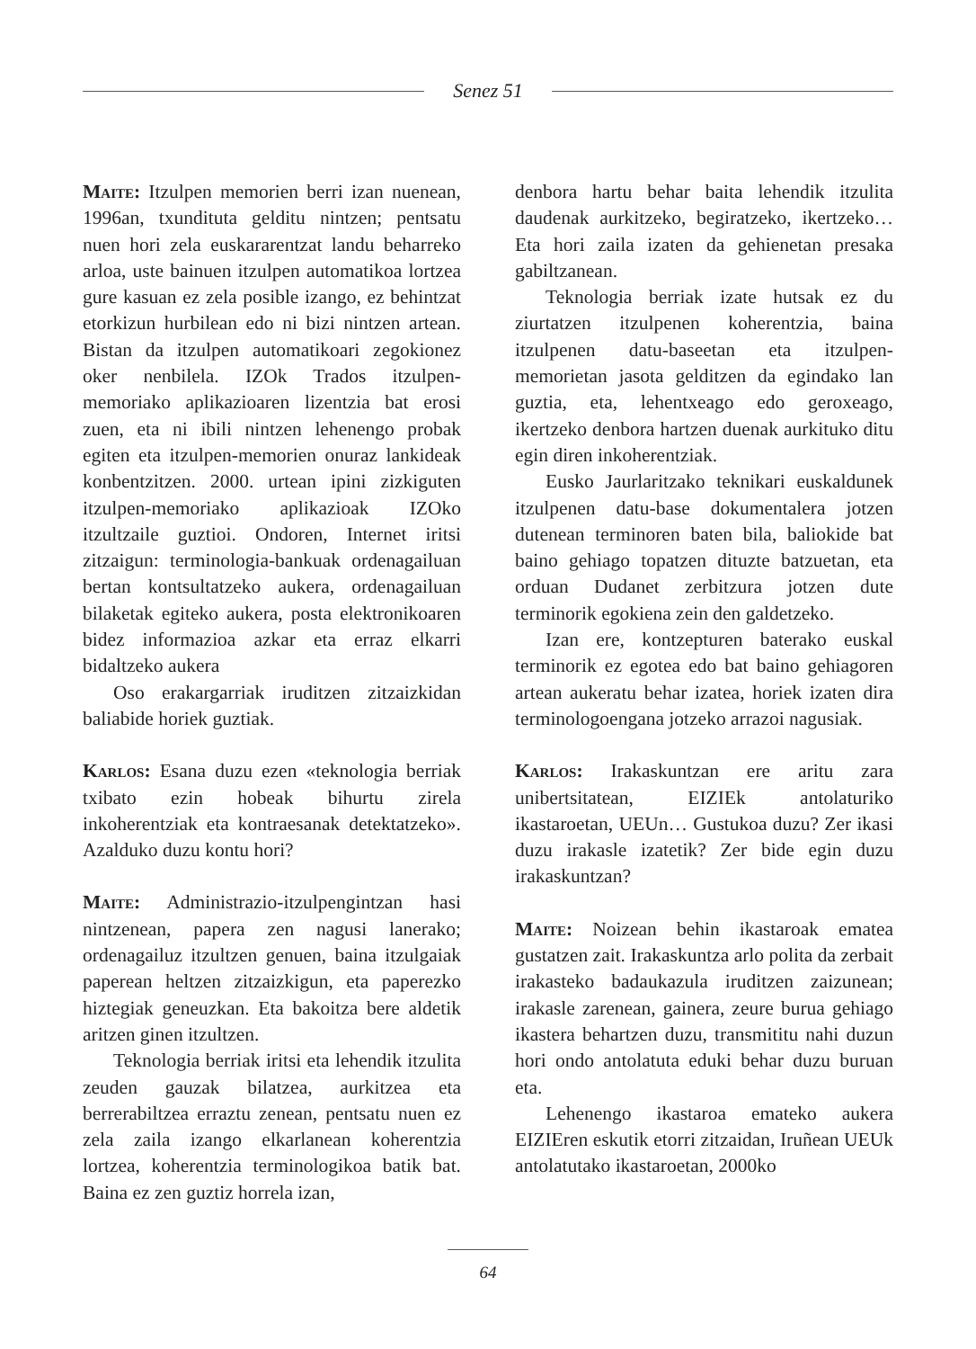Senez 51
Maite: Itzulpen memorien berri izan nuenean, 1996an, txundituta gelditu nintzen; pentsatu nuen hori zela euskararentzat landu beharreko arloa, uste bainuen itzulpen automatikoa lortzea gure kasuan ez zela posible izango, ez behintzat etorkizun hurbilean edo ni bizi nintzen artean. Bistan da itzulpen automatikoari zegokionez oker nenbilela. IZOk Trados itzulpen-memoriako aplikazioaren lizentzia bat erosi zuen, eta ni ibili nintzen lehenengo probak egiten eta itzulpen-memorien onuraz lankideak konbentzitzen. 2000. urtean ipini zizkiguten itzulpen-memoriako aplikazioak IZOko itzultzaile guztioi. Ondoren, Internet iritsi zitzaigun: terminologia-bankuak ordenagailuan bertan kontsultatzeko aukera, ordenagailuan bilaketak egiteko aukera, posta elektronikoaren bidez informazioa azkar eta erraz elkarri bidaltzeko aukera
Oso erakargarriak iruditzen zitzaizkidan baliabide horiek guztiak.
Karlos: Esana duzu ezen «teknologia berriak txibato ezin hobeak bihurtu zirela inkoherentziak eta kontraesanak detektatzeko». Azalduko duzu kontu hori?
Maite: Administrazio-itzulpengintzan hasi nintzenean, papera zen nagusi lanerako; ordenagailuz itzultzen genuen, baina itzulgaiak paperean heltzen zitzaizkigun, eta paperezko hiztegiak geneuzkan. Eta bakoitza bere aldetik aritzen ginen itzultzen.
Teknologia berriak iritsi eta lehendik itzulita zeuden gauzak bilatzea, aurkitzea eta berrerabiltzea erraztu zenean, pentsatu nuen ez zela zaila izango elkarlanean koherentzia lortzea, koherentzia terminologikoa batik bat. Baina ez zen guztiz horrela izan,
denbora hartu behar baita lehendik itzulita daudenak aurkitzeko, begiratzeko, ikertzeko… Eta hori zaila izaten da gehienetan presaka gabiltzanean.
Teknologia berriak izate hutsak ez du ziurtatzen itzulpenen koherentzia, baina itzulpenen datu-baseetan eta itzulpen-memorietan jasota gelditzen da egindako lan guztia, eta, lehentxeago edo geroxeago, ikertzeko denbora hartzen duenak aurkituko ditu egin diren inkoherentziak.
Eusko Jaurlaritzako teknikari euskaldunek itzulpenen datu-base dokumentalera jotzen dutenean terminoren baten bila, baliokide bat baino gehiago topatzen dituzte batzuetan, eta orduan Dudanet zerbitzura jotzen dute terminorik egokiena zein den galdetzeko.
Izan ere, kontzepturen baterako euskal terminorik ez egotea edo bat baino gehiagoren artean aukeratu behar izatea, horiek izaten dira terminologoengana jotzeko arrazoi nagusiak.
Karlos: Irakaskuntzan ere aritu zara unibertsitatean, EIZIEk antolaturiko ikastaroetan, UEUn… Gustukoa duzu? Zer ikasi duzu irakasle izatetik? Zer bide egin duzu irakaskuntzan?
Maite: Noizean behin ikastaroak ematea gustatzen zait. Irakaskuntza arlo polita da zerbait irakasteko badaukazula iruditzen zaizunean; irakasle zarenean, gainera, zeure burua gehiago ikastera behartzen duzu, transmititu nahi duzun hori ondo antolatuta eduki behar duzu buruan eta.
Lehenengo ikastaroa emateko aukera EIZIEren eskutik etorri zitzaidan, Iruñean UEUk antolatutako ikastaroetan, 2000ko
64